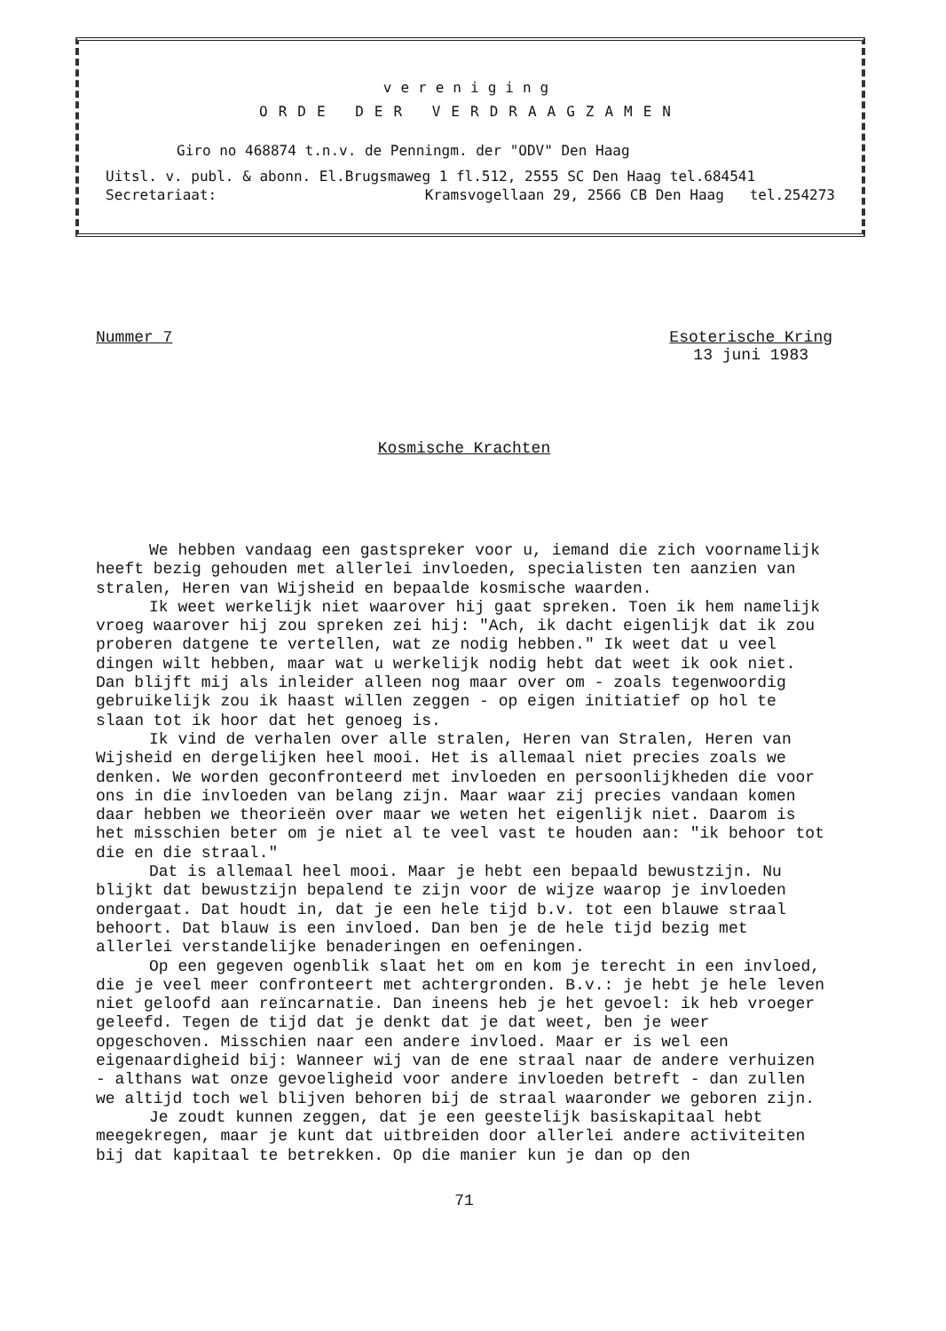vereniging
ORDE DER VERDRAAGZAMEN
Giro no 468874 t.n.v. de Penningm. der "ODV" Den Haag
Uitsl. v. publ. & abonn. El.Brugsmaweg 1 fl.512, 2555 SC Den Haag tel.684541
Secretariaat: Kramsvogellaan 29, 2566 CB Den Haag tel.254273
Nummer 7 Esoterische Kring
13 juni 1983
Kosmische Krachten
We hebben vandaag een gastspreker voor u, iemand die zich voornamelijk heeft bezig gehouden met allerlei invloeden, specialisten ten aanzien van stralen, Heren van Wijsheid en bepaalde kosmische waarden.
Ik weet werkelijk niet waarover hij gaat spreken. Toen ik hem namelijk vroeg waarover hij zou spreken zei hij: "Ach, ik dacht eigenlijk dat ik zou proberen datgene te vertellen, wat ze nodig hebben." Ik weet dat u veel dingen wilt hebben, maar wat u werkelijk nodig hebt dat weet ik ook niet.
Dan blijft mij als inleider alleen nog maar over om - zoals tegenwoordig gebruikelijk zou ik haast willen zeggen - op eigen initiatief op hol te slaan tot ik hoor dat het genoeg is.
Ik vind de verhalen over alle stralen, Heren van Stralen, Heren van Wijsheid en dergelijken heel mooi. Het is allemaal niet precies zoals we denken. We worden geconfronteerd met invloeden en persoonlijkheden die voor ons in die invloeden van belang zijn. Maar waar zij precies vandaan komen daar hebben we theorieën over maar we weten het eigenlijk niet. Daarom is het misschien beter om je niet al te veel vast te houden aan: "ik behoor tot die en die straal."
Dat is allemaal heel mooi. Maar je hebt een bepaald bewustzijn. Nu blijkt dat bewustzijn bepalend te zijn voor de wijze waarop je invloeden ondergaat. Dat houdt in, dat je een hele tijd b.v. tot een blauwe straal behoort. Dat blauw is een invloed. Dan ben je de hele tijd bezig met allerlei verstandelijke benaderingen en oefeningen.
Op een gegeven ogenblik slaat het om en kom je terecht in een invloed, die je veel meer confronteert met achtergronden. B.v.: je hebt je hele leven niet geloofd aan reïncarnatie. Dan ineens heb je het gevoel: ik heb vroeger geleefd. Tegen de tijd dat je denkt dat je dat weet, ben je weer opgeschoven. Misschien naar een andere invloed. Maar er is wel een eigenaardigheid bij: Wanneer wij van de ene straal naar de andere verhuizen - althans wat onze gevoeligheid voor andere invloeden betreft - dan zullen we altijd toch wel blijven behoren bij de straal waaronder we geboren zijn.
Je zoudt kunnen zeggen, dat je een geestelijk basiskapitaal hebt meegekregen, maar je kunt dat uitbreiden door allerlei andere activiteiten bij dat kapitaal te betrekken. Op die manier kun je dan op den
71